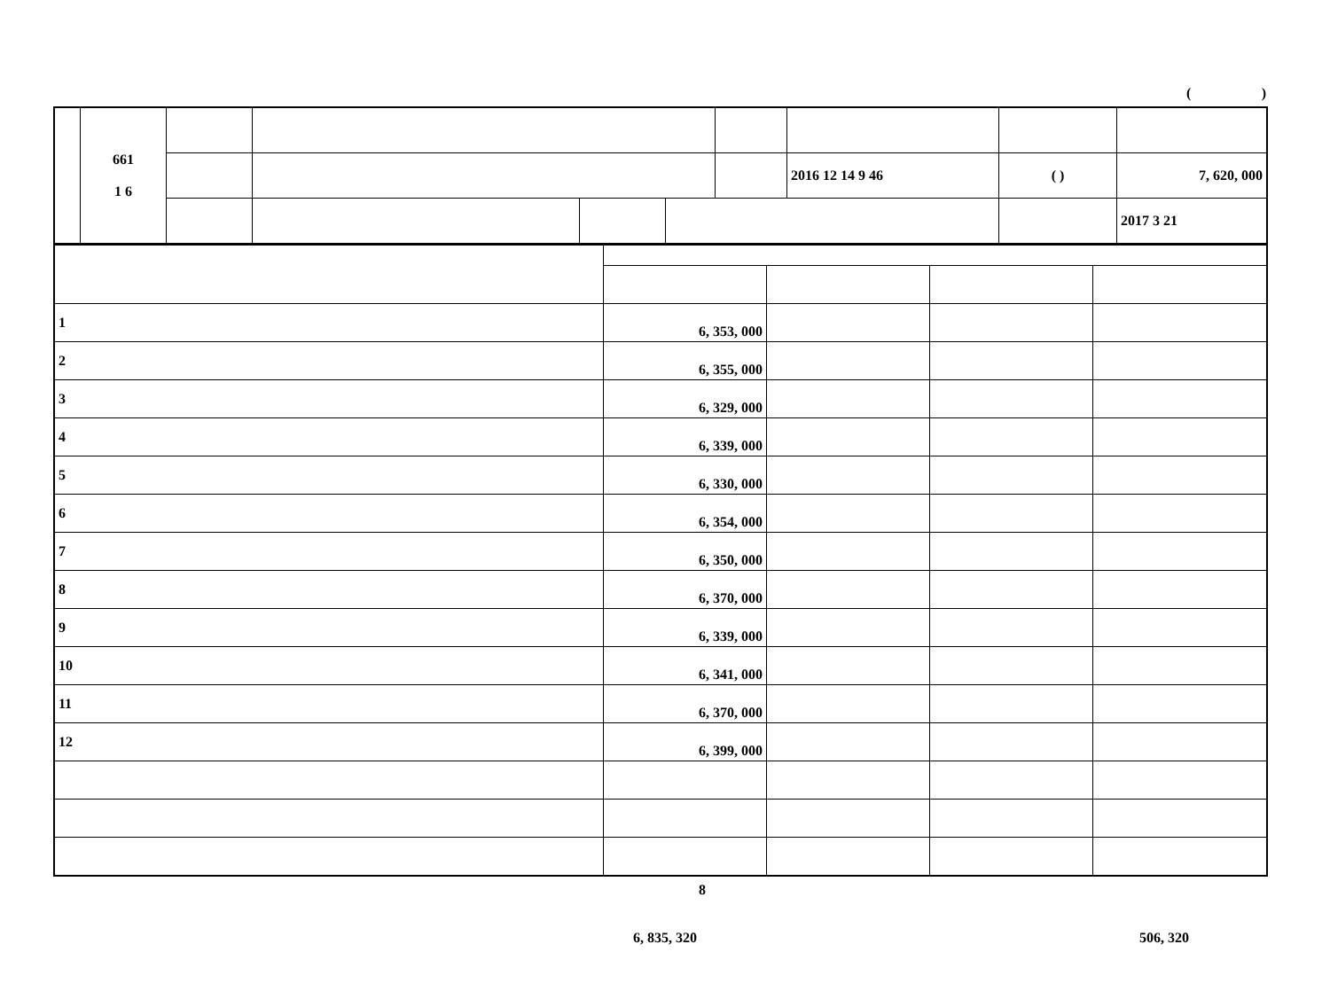()
| | 661 1 6 | | | | | | | | |
| | | | | | | | 2016 12 14 9 46 | ( ) | 7, 620, 000 |
| | | | | | | | | | 2017 3 21 |
| 1 | 6, 353, 000 | | | |
| 2 | 6, 355, 000 | | | |
| 3 | 6, 329, 000 | | | |
| 4 | 6, 339, 000 | | | |
| 5 | 6, 330, 000 | | | |
| 6 | 6, 354, 000 | | | |
| 7 | 6, 350, 000 | | | |
| 8 | 6, 370, 000 | | | |
| 9 | 6, 339, 000 | | | |
| 10 | 6, 341, 000 | | | |
| 11 | 6, 370, 000 | | | |
| 12 | 6, 399, 000 | | | |
8
6, 835, 320 506, 320